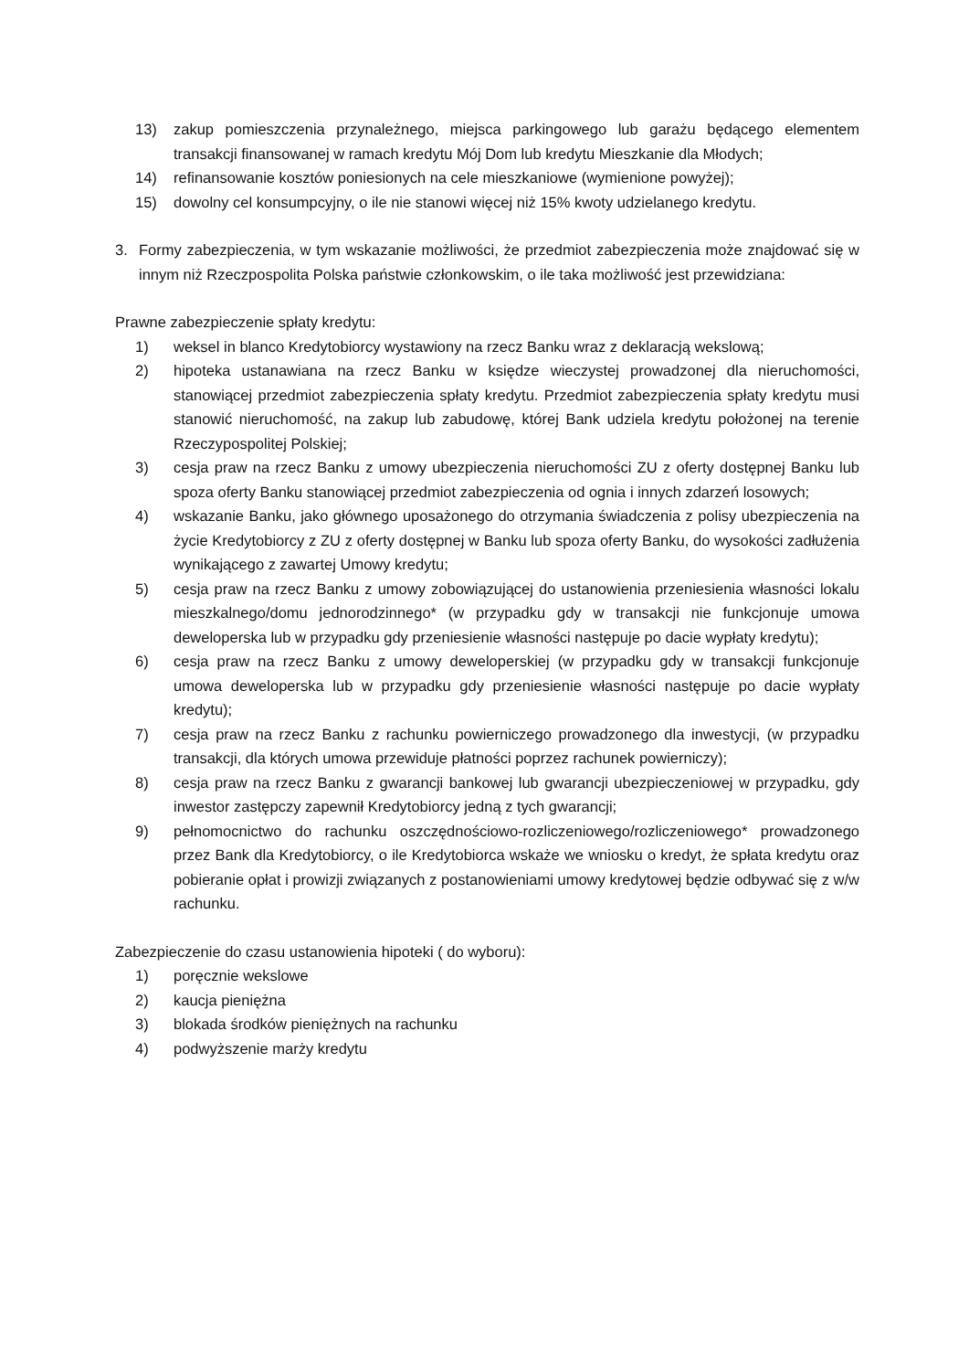13) zakup pomieszczenia przynależnego, miejsca parkingowego lub garażu będącego elementem transakcji finansowanej w ramach kredytu Mój Dom lub kredytu Mieszkanie dla Młodych;
14) refinansowanie kosztów poniesionych na cele mieszkaniowe (wymienione powyżej);
15) dowolny cel konsumpcyjny, o ile nie stanowi więcej niż 15% kwoty udzielanego kredytu.
3. Formy zabezpieczenia, w tym wskazanie możliwości, że przedmiot zabezpieczenia może znajdować się w innym niż Rzeczpospolita Polska państwie członkowskim, o ile taka możliwość jest przewidziana:
Prawne zabezpieczenie spłaty kredytu:
1) weksel in blanco Kredytobiorcy wystawiony na rzecz Banku wraz z deklaracją wekslową;
2) hipoteka ustanawiana na rzecz Banku w księdze wieczystej prowadzonej dla nieruchomości, stanowiącej przedmiot zabezpieczenia spłaty kredytu. Przedmiot zabezpieczenia spłaty kredytu musi stanowić nieruchomość, na zakup lub zabudowę, której Bank udziela kredytu położonej na terenie Rzeczypospolitej Polskiej;
3) cesja praw na rzecz Banku z umowy ubezpieczenia nieruchomości ZU z oferty dostępnej Banku lub spoza oferty Banku stanowiącej przedmiot zabezpieczenia od ognia i innych zdarzeń losowych;
4) wskazanie Banku, jako głównego uposażonego do otrzymania świadczenia z polisy ubezpieczenia na życie Kredytobiorcy z ZU z oferty dostępnej w Banku lub spoza oferty Banku, do wysokości zadłużenia wynikającego z zawartej Umowy kredytu;
5) cesja praw na rzecz Banku z umowy zobowiązującej do ustanowienia przeniesienia własności lokalu mieszkalnego/domu jednorodzinnego* (w przypadku gdy w transakcji nie funkcjonuje umowa deweloperska lub w przypadku gdy przeniesienie własności następuje po dacie wypłaty kredytu);
6) cesja praw na rzecz Banku z umowy deweloperskiej (w przypadku gdy w transakcji funkcjonuje umowa deweloperska lub w przypadku gdy przeniesienie własności następuje po dacie wypłaty kredytu);
7) cesja praw na rzecz Banku z rachunku powierniczego prowadzonego dla inwestycji, (w przypadku transakcji, dla których umowa przewiduje płatności poprzez rachunek powierniczy);
8) cesja praw na rzecz Banku z gwarancji bankowej lub gwarancji ubezpieczeniowej w przypadku, gdy inwestor zastępczy zapewnił Kredytobiorcy jedną z tych gwarancji;
9) pełnomocnictwo do rachunku oszczędnościowo-rozliczeniowego/rozliczeniowego* prowadzonego przez Bank dla Kredytobiorcy, o ile Kredytobiorca wskaże we wniosku o kredyt, że spłata kredytu oraz pobieranie opłat i prowizji związanych z postanowieniami umowy kredytowej będzie odbywać się z w/w rachunku.
Zabezpieczenie do czasu ustanowienia hipoteki ( do wyboru):
1) poręcznie wekslowe
2) kaucja pieniężna
3) blokada środków pieniężnych na rachunku
4) podwyższenie marży kredytu